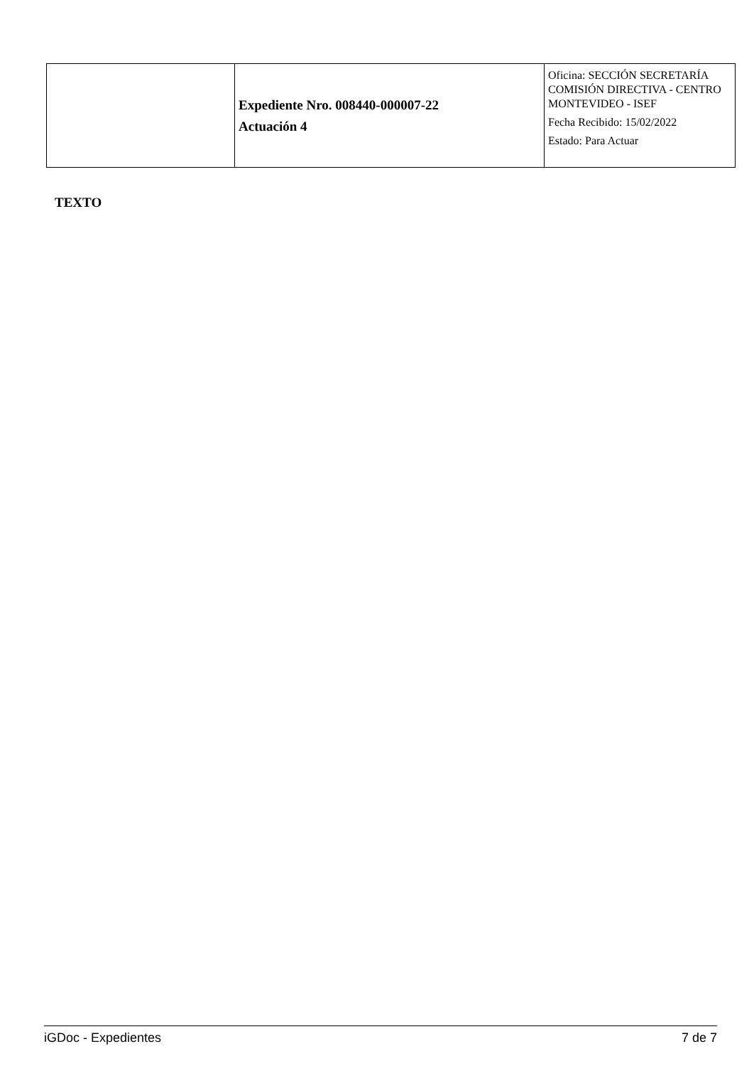| | Expediente Nro. 008440-000007-22 Actuación 4 | Oficina: SECCIÓN SECRETARÍA COMISIÓN DIRECTIVA - CENTRO MONTEVIDEO - ISEF Fecha Recibido: 15/02/2022 Estado: Para Actuar |
TEXTO
iGDoc - Expedientes 7 de 7